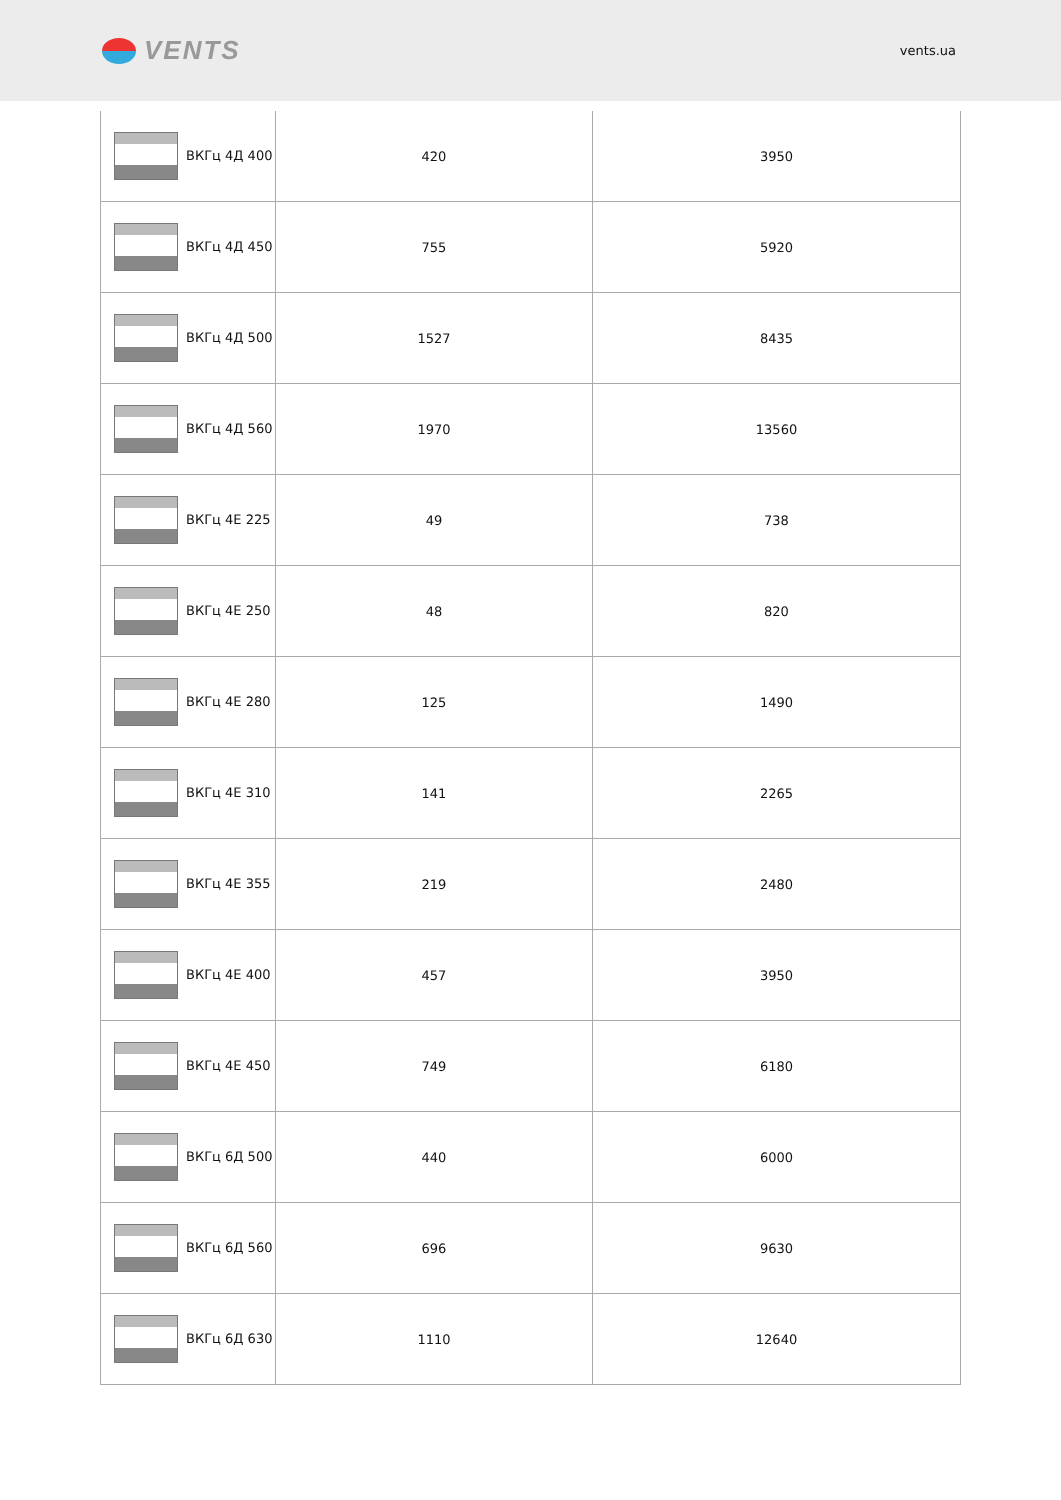VENTS
vents.ua
| ВКГц 4Д 400 | 420 | 3950 |
| ВКГц 4Д 450 | 755 | 5920 |
| ВКГц 4Д 500 | 1527 | 8435 |
| ВКГц 4Д 560 | 1970 | 13560 |
| ВКГц 4Е 225 | 49 | 738 |
| ВКГц 4Е 250 | 48 | 820 |
| ВКГц 4Е 280 | 125 | 1490 |
| ВКГц 4Е 310 | 141 | 2265 |
| ВКГц 4Е 355 | 219 | 2480 |
| ВКГц 4Е 400 | 457 | 3950 |
| ВКГц 4Е 450 | 749 | 6180 |
| ВКГц 6Д 500 | 440 | 6000 |
| ВКГц 6Д 560 | 696 | 9630 |
| ВКГц 6Д 630 | 1110 | 12640 |